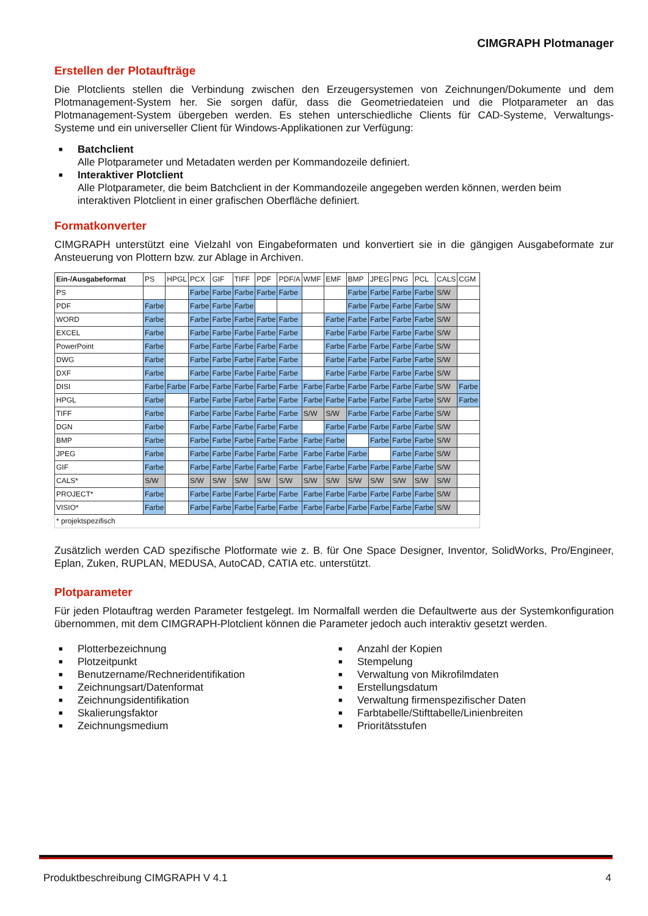CIMGRAPH Plotmanager
Erstellen der Plotaufträge
Die Plotclients stellen die Verbindung zwischen den Erzeugersystemen von Zeichnungen/Dokumente und dem Plotmanagement-System her. Sie sorgen dafür, dass die Geometriedateien und die Plotparameter an das Plotmanagement-System übergeben werden. Es stehen unterschiedliche Clients für CAD-Systeme, Verwaltungs-Systeme und ein universeller Client für Windows-Applikationen zur Verfügung:
■ Batchclient
Alle Plotparameter und Metadaten werden per Kommandozeile definiert.
■ Interaktiver Plotclient
Alle Plotparameter, die beim Batchclient in der Kommandozeile angegeben werden können, werden beim interaktiven Plotclient in einer grafischen Oberfläche definiert.
Formatkonverter
CIMGRAPH unterstützt eine Vielzahl von Eingabeformaten und konvertiert sie in die gängigen Ausgabeformate zur Ansteuerung von Plottern bzw. zur Ablage in Archiven.
| Ein-/Ausgabeformat | PS | HPGL | PCX | GIF | TIFF | PDF | PDF/A | WMF | EMF | BMP | JPEG | PNG | PCL | CALS | CGM |
| --- | --- | --- | --- | --- | --- | --- | --- | --- | --- | --- | --- | --- | --- | --- | --- |
| PS | | | Farbe | Farbe | Farbe | Farbe | Farbe | | | Farbe | Farbe | Farbe | Farbe | S/W | |
| PDF | Farbe | | Farbe | Farbe | Farbe | | | | | Farbe | Farbe | Farbe | Farbe | S/W | |
| WORD | Farbe | | Farbe | Farbe | Farbe | Farbe | Farbe | | Farbe | Farbe | Farbe | Farbe | Farbe | S/W | |
| EXCEL | Farbe | | Farbe | Farbe | Farbe | Farbe | Farbe | | Farbe | Farbe | Farbe | Farbe | Farbe | S/W | |
| PowerPoint | Farbe | | Farbe | Farbe | Farbe | Farbe | Farbe | | Farbe | Farbe | Farbe | Farbe | Farbe | S/W | |
| DWG | Farbe | | Farbe | Farbe | Farbe | Farbe | Farbe | | Farbe | Farbe | Farbe | Farbe | Farbe | S/W | |
| DXF | Farbe | | Farbe | Farbe | Farbe | Farbe | Farbe | | Farbe | Farbe | Farbe | Farbe | Farbe | S/W | |
| DISI | Farbe | Farbe | Farbe | Farbe | Farbe | Farbe | Farbe | Farbe | Farbe | Farbe | Farbe | Farbe | Farbe | S/W | Farbe |
| HPGL | Farbe | | Farbe | Farbe | Farbe | Farbe | Farbe | Farbe | Farbe | Farbe | Farbe | Farbe | Farbe | S/W | Farbe |
| TIFF | Farbe | | Farbe | Farbe | Farbe | Farbe | Farbe | S/W | S/W | Farbe | Farbe | Farbe | Farbe | S/W | |
| DGN | Farbe | | Farbe | Farbe | Farbe | Farbe | Farbe | | Farbe | Farbe | Farbe | Farbe | Farbe | S/W | |
| BMP | Farbe | | Farbe | Farbe | Farbe | Farbe | Farbe | Farbe | Farbe | | Farbe | Farbe | Farbe | S/W | |
| JPEG | Farbe | | Farbe | Farbe | Farbe | Farbe | Farbe | Farbe | Farbe | Farbe | | Farbe | Farbe | S/W | |
| GIF | Farbe | | Farbe | Farbe | Farbe | Farbe | Farbe | Farbe | Farbe | Farbe | Farbe | Farbe | Farbe | S/W | |
| CALS* | S/W | | S/W | S/W | S/W | S/W | S/W | S/W | S/W | S/W | S/W | S/W | S/W | S/W | |
| PROJECT* | Farbe | | Farbe | Farbe | Farbe | Farbe | Farbe | Farbe | Farbe | Farbe | Farbe | Farbe | Farbe | S/W | |
| VISIO* | Farbe | | Farbe | Farbe | Farbe | Farbe | Farbe | Farbe | Farbe | Farbe | Farbe | Farbe | Farbe | S/W | |
| * projektspezifisch | | | | | | | | | | | | | | | |
Zusätzlich werden CAD spezifische Plotformate wie z. B. für One Space Designer, Inventor, SolidWorks, Pro/Engineer, Eplan, Zuken, RUPLAN, MEDUSA, AutoCAD, CATIA etc. unterstützt.
Plotparameter
Für jeden Plotauftrag werden Parameter festgelegt. Im Normalfall werden die Defaultwerte aus der Systemkonfiguration übernommen, mit dem CIMGRAPH-Plotclient können die Parameter jedoch auch interaktiv gesetzt werden.
■ Plotterbezeichnung
■ Plotzeitpunkt
■ Benutzername/Rechneridentifikation
■ Zeichnungsart/Datenformat
■ Zeichnungsidentifikation
■ Skalierungsfaktor
■ Zeichnungsmedium
■ Anzahl der Kopien
■ Stempelung
■ Verwaltung von Mikrofilmdaten
■ Erstellungsdatum
■ Verwaltung firmenspezifischer Daten
■ Farbtabelle/Stifttabelle/Linienbreiten
■ Prioritätsstufen
Produktbeschreibung CIMGRAPH V 4.1 4